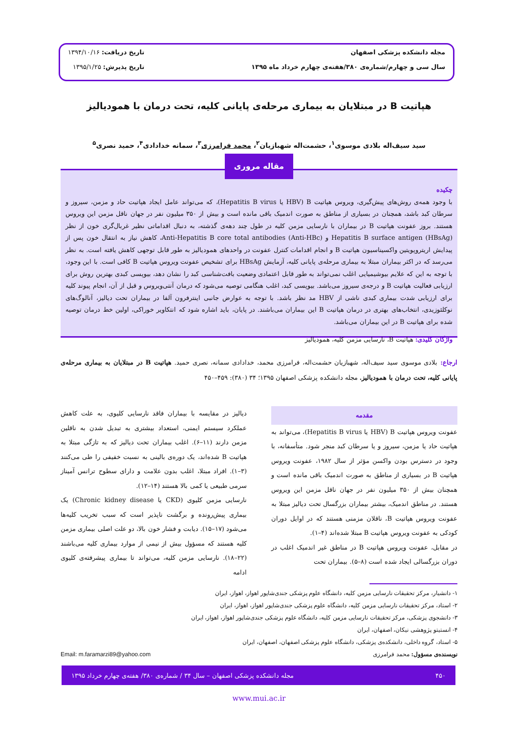مجله دانشکده پزشکی اصفهان
سال سی و چهارم/شماره‌ی ۳۸۰/هفته‌ی چهارم خرداد ماه ۱۳۹۵
تاریخ دریافت: ۱۳۹۴/۱۰/۱۶
تاریخ پذیرش: ۱۳۹۵/۱/۲۵
هپاتیت B در مبتلایان به بیماری مرحله‌ی پایانی کلیه، تحت درمان با همودیالیز
سید سیف‌اله بلادی موسوی<sup>۱</sup>، حشمت‌اله شهبازیان<sup>۲</sup>، محمد فرامرزی<sup>۳</sup>، سمانه خدادادی<sup>۴</sup>، حمید نصری<sup>۵</sup>
چکیده
با وجود همه‌ی روش‌های پیش‌گیری، ویروس هپاتیت HBV) B یا Hepatitis B virus)، که می‌تواند عامل ایجاد هپاتیت حاد و مزمن، سیروز و سرطان کبد باشد، همچنان در بسیاری از مناطق به صورت اندمیک باقی مانده است و بیش از ۳۵۰ میلیون نفر در جهان ناقل مزمن این ویروس هستند. بروز عفونت هپاتیت B در بیماران با نارسایی مزمن کلیه در طول چند دهه‌ی گذشته، به دنبال اقداماتی نظیر غربال‌گری خون از نظر Hepatitis B surface antigen (HBsAg) و Anti-Hepatitis B core total antibodies (Anti-HBc)، کاهش نیاز به انتقال خون پس از پیدایش اریتروپویتین واکسیناسیون هپاتیت B و انجام اقدامات کنترل عفونت در واحدهای همودیالیز به طور قابل توجهی کاهش یافته است. به نظر می‌رسد که در اکثر بیماران مبتلا به بیماری مرحله‌ی پایانی کلیه، آزمایش HBsAg برای تشخیص عفونت ویروس هپاتیت B کافی است. با این وجود، با توجه به این که علایم بیوشیمیایی اغلب نمی‌تواند به طور قابل اعتمادی وضعیت بافت‌شناسی کبد را نشان دهد، بیوپسی کبدی بهترین روش برای ارزیابی فعالیت هپاتیت B و درجه‌ی سیروز می‌باشد. بیوپسی کبد، اغلب هنگامی توصیه می‌شود که درمان آنتی‌ویروس و قبل از آن، انجام پیوند کلیه برای ارزیابی شدت بیماری کبدی ناشی از HBV مد نظر باشد. با توجه به عوارض جانبی اینترفرون آلفا در بیماران تحت دیالیز، آنالوگ‌های نوکلئوزیدی، انتخاب‌های بهتری در درمان هپاتیت B این بیماران می‌باشند. در پایان، باید اشاره شود که انتکاویر خوراکی، اولین خط درمان توصیه شده برای هپاتیت B در این بیماران می‌باشد.
واژگان کلیدی: هپاتیت B، نارسایی مزمن کلیه، همودیالیز
مقاله مروری
ارجاع: بلادی موسوی سید سیف‌اله، شهبازیان حشمت‌اله، فرامرزی محمد، خدادادی سمانه، نصری حمید. هپاتیت B در مبتلایان به بیماری مرحله‌ی پایانی کلیه، تحت درمان با همودیالیز. مجله دانشکده پزشکی اصفهان ۱۳۹۵؛ ۳۴ (۳۸۰): ۴۵۹–۴۵۰
مقدمه
عفونت ویروس هپاتیت HBV) B یا Hepatitis B virus)، می‌تواند به هپاتیت حاد یا مزمن، سیروز و یا سرطان کبد منجر شود. متأسفانه، با وجود در دسترس بودن واکسن مؤثر از سال ۱۹۸۲، عفونت ویروس هپاتیت B در بسیاری از مناطق به صورت اندمیک باقی مانده است و همچنان بیش از ۳۵۰ میلیون نفر در جهان ناقل مزمن این ویروس هستند. در مناطق اندمیک، بیشتر بیماران بزرگسال تحت دیالیز مبتلا به عفونت ویروس هپاتیت B، ناقلان مزمنی هستند که در اوایل دوران کودکی به عفونت ویروس هپاتیت B مبتلا شده‌اند (۴–۱).
در مقابل، عفونت ویروس هپاتیت B در مناطق غیر اندمیک اغلب در دوران بزرگسالی ایجاد شده است (۸–۵). بیماران تحت
دیالیز در مقایسه با بیماران فاقد نارسایی کلیوی، به علت کاهش عملکرد سیستم ایمنی، استعداد بیشتری به تبدیل شدن به ناقلین مزمن دارند (۱۱–۶). اغلب بیماران تحت دیالیز که به تازگی مبتلا به هپاتیت B شده‌اند، یک دوره‌ی بالینی به نسبت خفیفی را طی می‌کنند (۳–۱). افراد مبتلا، اغلب بدون علامت و دارای سطوح ترانس آمیناز سرمی طبیعی یا کمی بالا هستند (۱۴–۱۲).
نارسایی مزمن کلیوی (CKD یا Chronic kidney disease) یک بیماری پیش‌رونده و برگشت ناپذیر است که سبب تخریب کلیه‌ها می‌شود (۱۷–۱۵). دیابت و فشار خون بالا، دو علت اصلی بیماری مزمن کلیه هستند که مسؤول بیش از نیمی از موارد بیماری کلیه می‌باشند (۲۲–۱۸). نارسایی مزمن کلیه، می‌تواند تا بیماری پیشرفته‌ی کلیوی ادامه
۱- دانشیار، مرکز تحقیقات نارسایی مزمن کلیه، دانشگاه علوم پزشکی جندی‌شاپور اهواز، اهواز، ایران
۲- استاد، مرکز تحقیقات نارسایی مزمن کلیه، دانشگاه علوم پزشکی جندی‌شاپور اهواز، اهواز، ایران
۳- دانشجوی پزشکی، مرکز تحقیقات نارسایی مزمن کلیه، دانشگاه علوم پزشکی جندی‌شاپور اهواز، اهواز، ایران
۴- انستیتو پژوهشی نیکان، اصفهان، ایران
۵- استاد، گروه داخلی، دانشکده‌ی پزشکی، دانشگاه علوم پزشکی اصفهان، اصفهان، ایران
نویسنده‌ی مسؤول: محمد فرامرزی Email: m.faramarzi89@yahoo.com
۴۵۰ مجله دانشکده پزشکی اصفهان – سال ۳۴ / شماره‌ی ۳۸۰/ هفته‌ی چهارم خرداد ۱۳۹۵
www.mui.ac.ir